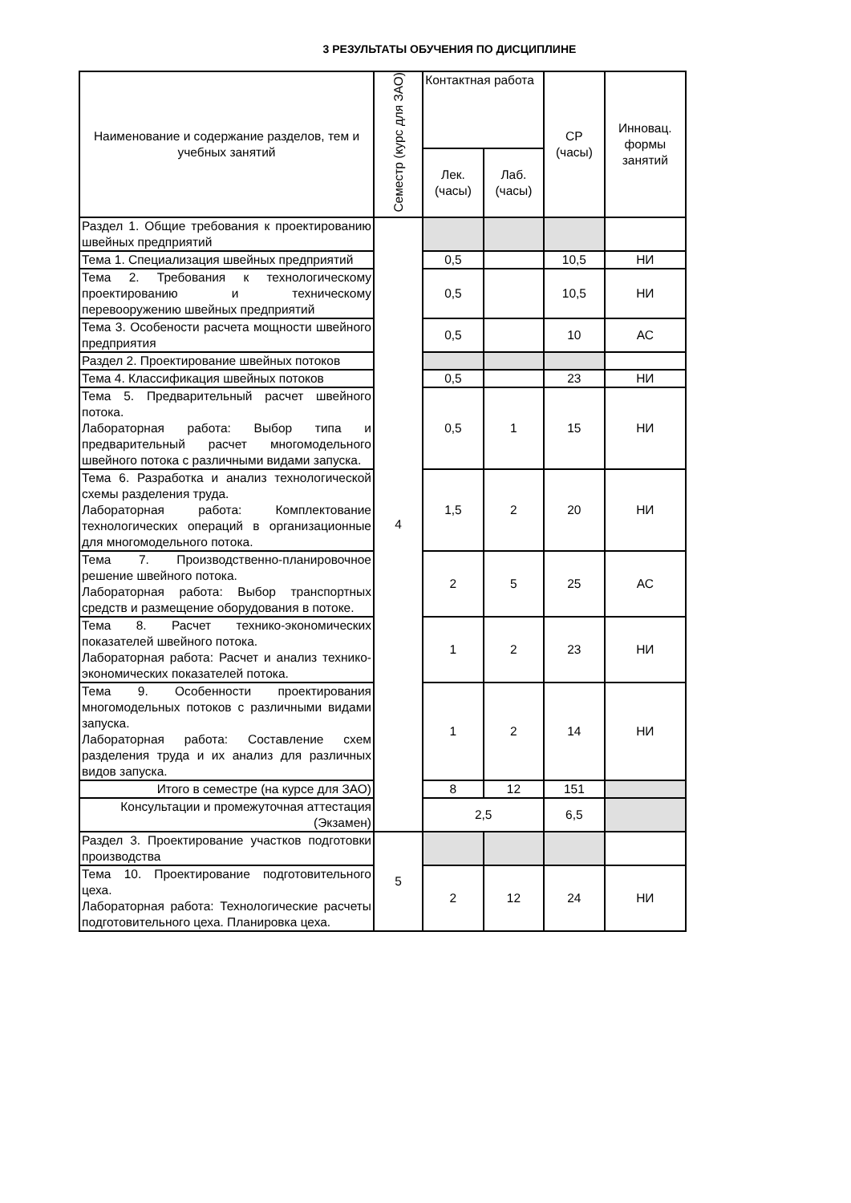3 РЕЗУЛЬТАТЫ ОБУЧЕНИЯ ПО ДИСЦИПЛИНЕ
| Наименование и содержание разделов, тем и учебных занятий | Семестр (курс для ЗАО) | Контактная работа | | СР (часы) | Инновац. формы занятий |
| --- | --- | --- | --- | --- | --- |
| | | Лек. (часы) | Лаб. (часы) | | |
| Раздел 1. Общие требования к проектированию швейных предприятий | 4 | | | | |
| Тема 1. Специализация швейных предприятий | | 0,5 | | 10,5 | НИ |
| Тема 2. Требования к технологическому проектированию и техническому перевооружению швейных предприятий | | 0,5 | | 10,5 | НИ |
| Тема 3. Особености расчета мощности швейного предприятия | | 0,5 | | 10 | АС |
| Раздел 2. Проектирование швейных потоков | | | | | |
| Тема 4. Классификация швейных потоков | | 0,5 | | 23 | НИ |
| Тема 5. Предварительный расчет швейного потока. Лабораторная работа: Выбор типа и предварительный расчет многомодельного швейного потока с различными видами запуска. | | 0,5 | 1 | 15 | НИ |
| Тема 6. Разработка и анализ технологической схемы разделения труда. Лабораторная работа: Комплектование технологических операций в организационные для многомодельного потока. | | 1,5 | 2 | 20 | НИ |
| Тема 7. Производственно-планировочное решение швейного потока. Лабораторная работа: Выбор транспортных средств и размещение оборудования в потоке. | | 2 | 5 | 25 | АС |
| Тема 8. Расчет технико-экономических показателей швейного потока. Лабораторная работа: Расчет и анализ технико-экономических показателей потока. | | 1 | 2 | 23 | НИ |
| Тема 9. Особенности проектирования многомодельных потоков с различными видами запуска. Лабораторная работа: Составление схем разделения труда и их анализ для различных видов запуска. | | 1 | 2 | 14 | НИ |
| Итого в семестре (на курсе для ЗАО) | | 8 | 12 | 151 | |
| Консультации и промежуточная аттестация (Экзамен) | | 2,5 | | 6,5 | |
| Раздел 3. Проектирование участков подготовки производства | 5 | | | | |
| Тема 10. Проектирование подготовительного цеха. Лабораторная работа: Технологические расчеты подготовительного цеха. Планировка цеха. | | 2 | 12 | 24 | НИ |